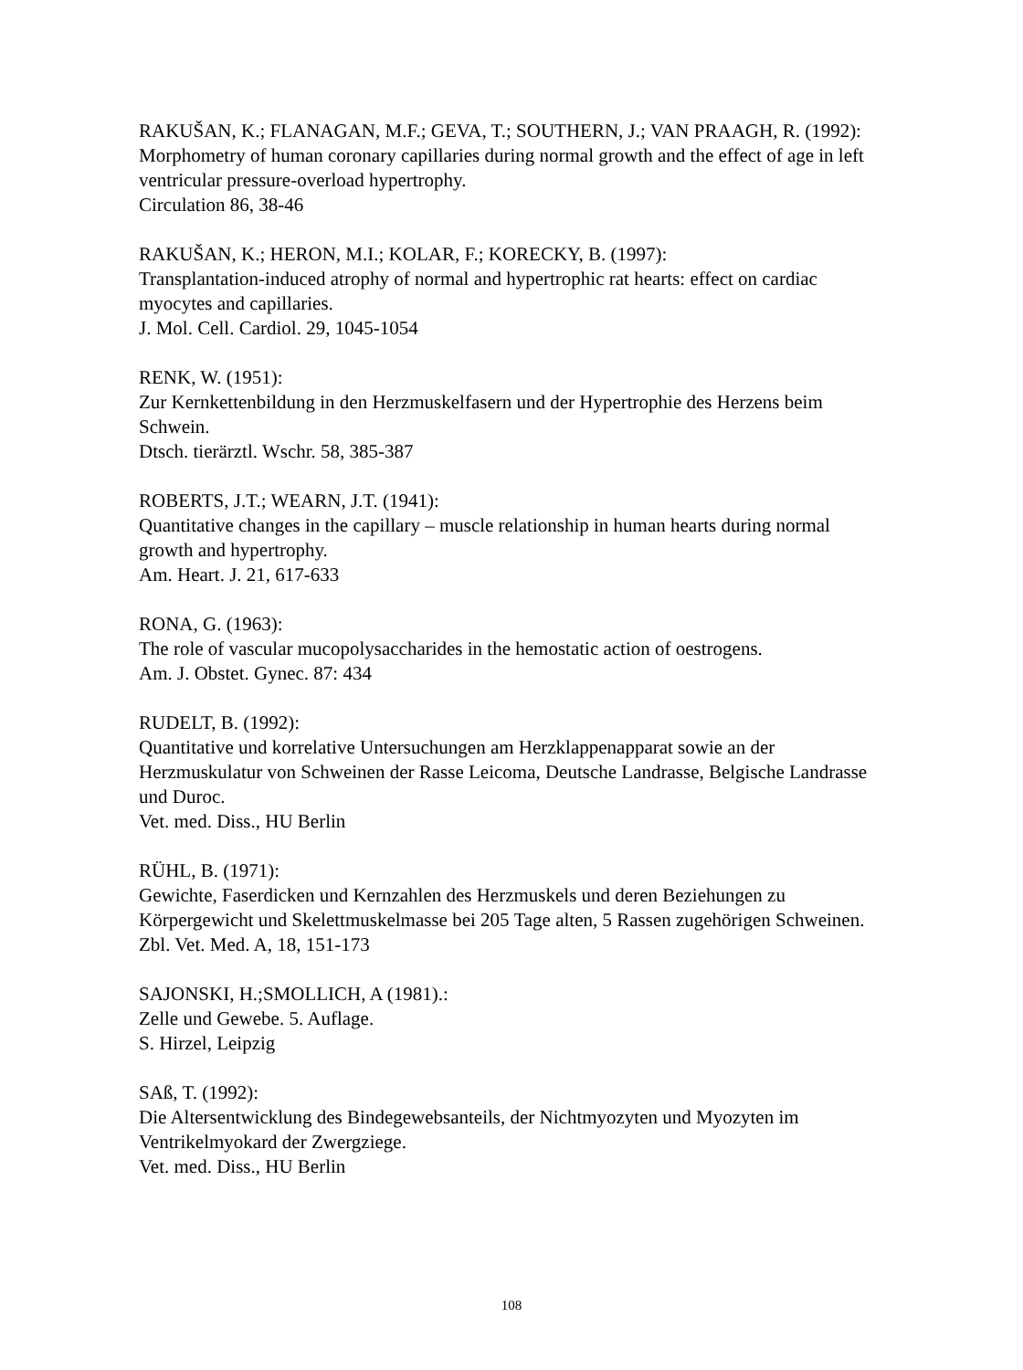RAKUŠAN, K.; FLANAGAN, M.F.; GEVA, T.; SOUTHERN, J.; VAN PRAAGH, R. (1992):
Morphometry of human coronary capillaries during normal growth and the effect of age in left ventricular pressure-overload hypertrophy.
Circulation 86, 38-46
RAKUŠAN, K.; HERON, M.I.; KOLAR, F.; KORECKY, B. (1997):
Transplantation-induced atrophy of normal and hypertrophic rat hearts: effect on cardiac myocytes and capillaries.
J. Mol. Cell. Cardiol. 29, 1045-1054
RENK, W. (1951):
Zur Kernkettenbildung in den Herzmuskelfasern und der Hypertrophie des Herzens beim Schwein.
Dtsch. tierärztl. Wschr. 58, 385-387
ROBERTS, J.T.; WEARN, J.T. (1941):
Quantitative changes in the capillary – muscle relationship in human hearts during normal growth and hypertrophy.
Am. Heart. J. 21, 617-633
RONA, G. (1963):
The role of vascular mucopolysaccharides in the hemostatic action of oestrogens.
Am. J. Obstet. Gynec. 87: 434
RUDELT, B. (1992):
Quantitative und korrelative Untersuchungen am Herzklappenapparat sowie an der Herzmuskulatur von Schweinen der Rasse Leicoma, Deutsche Landrasse, Belgische Landrasse und Duroc.
Vet. med. Diss., HU Berlin
RÜHL, B. (1971):
Gewichte, Faserdicken und Kernzahlen des Herzmuskels und deren Beziehungen zu Körpergewicht und Skelettmuskelmasse bei 205 Tage alten, 5 Rassen zugehörigen Schweinen.
Zbl. Vet. Med. A, 18, 151-173
SAJONSKI, H.;SMOLLICH, A (1981).:
Zelle und Gewebe. 5. Auflage.
S. Hirzel, Leipzig
SAß, T. (1992):
Die Altersentwicklung des Bindegewebsanteils, der Nichtmyozyten und Myozyten im Ventrikelmyokard der Zwergziege.
Vet. med. Diss., HU Berlin
108